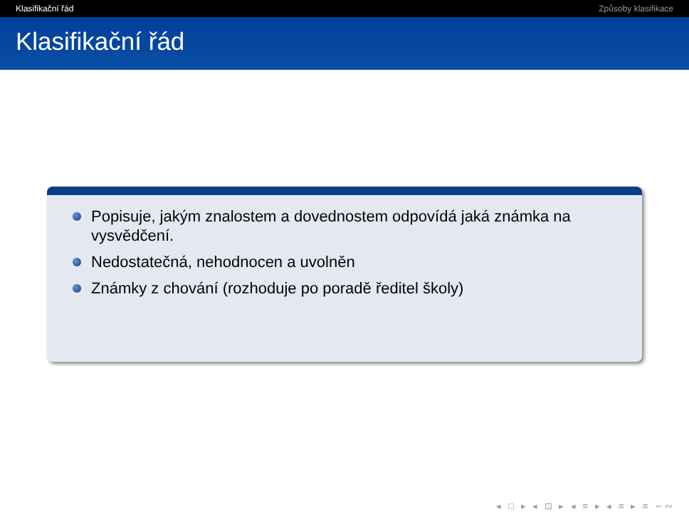Klasifikační řád Způsoby klasifikace
Klasifikační řád
Popisuje, jakým znalostem a dovednostem odpovídá jaká známka na vysvědčení.
Nedostatečná, nehodnocen a uvolněn
Známky z chování (rozhoduje po poradě ředitel školy)
◂ □ ▸ ◂ ⊡ ▸ ◂ ≡ ▸ ◂ ≡ ▸ ≡ ∽︎∾